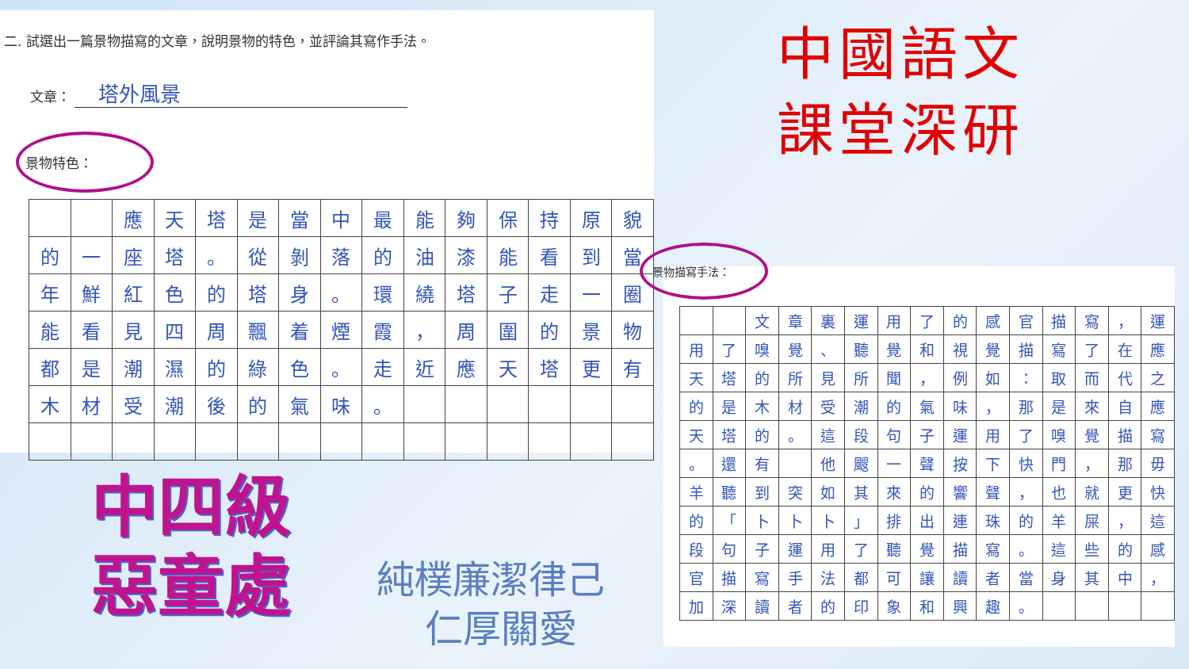二. 試選出一篇景物描寫的文章，說明景物的特色，並評論其寫作手法。
文章： 塔外風景
景物特色：
| | | 應 | 天 | 塔 | 是 | 當 | 中 | 最 | 能 | 夠 | 保 | 持 | 原 | 貌 |
| 的 | 一 | 座 | 塔 | 。 | 從 | 剝 | 落 | 的 | 油 | 漆 | 能 | 看 | 到 | 當 |
| 年 | 鮮 | 紅 | 色 | 的 | 塔 | 身 | 。 | 環 | 繞 | 塔 | 子 | 走 | 一 | 圈 |
| 能 | 看 | 見 | 四 | 周 | 飄 | 着 | 煙 | 霞 | ， | 周 | 圍 | 的 | 景 | 物 |
| 都 | 是 | 潮 | 濕 | 的 | 綠 | 色 | 。 | 走 | 近 | 應 | 天 | 塔 | 更 | 有 |
| 木 | 材 | 受 | 潮 | 後 | 的 | 氣 | 味 | 。 | | | | | | |
中國語文
課堂深研
景物描寫手法：
| | | 文 | 章 | 裏 | 運 | 用 | 了 | 的 | 感 | 官 | 描 | 寫 | ， | 運 |
| 用 | 了 | 嗅 | 覺 | 、 | 聽 | 覺 | 和 | 視 | 覺 | 描 | 寫 | 了 | 在 | 應 |
| 天 | 塔 | 的 | 所 | 見 | 所 | 聞 | ， | 例 | 如 | ： | 取 | 而 | 代 | 之 |
| 的 | 是 | 木 | 材 | 受 | 潮 | 的 | 氣 | 味 | ， | 那 | 是 | 來 | 自 | 應 |
| 天 | 塔 | 的 | 。 | 這 | 段 | 句 | 子 | 運 | 用 | 了 | 嗅 | 覺 | 描 | 寫 |
| 。 | 還 | 有 | | 他 | 颼 | 一 | 聲 | 按 | 下 | 快 | 門 | ， | 那 | 毋 |
| 羊 | 聽 | 到 | 突 | 如 | 其 | 來 | 的 | 響 | 聲 | ， | 也 | 就 | 更 | 快 |
| 的 | 「 | 卜 | 卜 | 卜 | 」 | 排 | 出 | 連 | 珠 | 的 | 羊 | 屎 | ， | 這 |
| 段 | 句 | 子 | 運 | 用 | 了 | 聽 | 覺 | 描 | 寫 | 。 | 這 | 些 | 的 | 感 |
| 官 | 描 | 寫 | 手 | 法 | 都 | 可 | 讓 | 讀 | 者 | 當 | 身 | 其 | 中 | ， |
| 加 | 深 | 讀 | 者 | 的 | 印 | 象 | 和 | 興 | 趣 | 。 | | | | |
中四級
惡童處
純樸廉潔律己
仁厚關愛